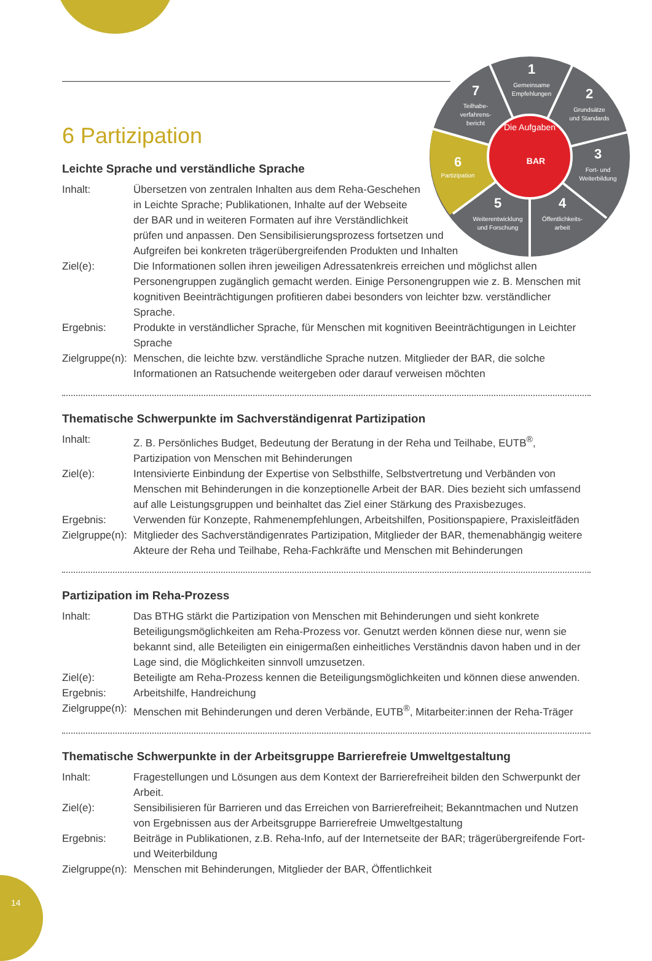1
Gemeinsame
Empfehlungen
2
Grundsätze
und Standards
3
Fort- und
Weiterbildung
4
Öffentlichkeits-
arbeit
5
Weiterentwicklung
und Forschung
6
Partizipation
7
Teilhabe-
verfahrens-
bericht
Die Aufgaben
BAR
6 Partizipation
Leichte Sprache und verständliche Sprache
Inhalt: Übersetzen von zentralen Inhalten aus dem Reha-Geschehen
in Leichte Sprache; Publikationen, Inhalte auf der Webseite
der BAR und in weiteren Formaten auf ihre Verständlichkeit
prüfen und anpassen. Den Sensibilisierungsprozess fortsetzen und
Aufgreifen bei konkreten trägerübergreifenden Produkten und Inhalten
Ziel(e): Die Informationen sollen ihren jeweiligen Adressatenkreis erreichen und möglichst allen Personengruppen zugänglich gemacht werden. Einige Personengruppen wie z. B. Menschen mit kognitiven Beeinträchtigungen profitieren dabei besonders von leichter bzw. verständlicher Sprache.
Ergebnis: Produkte in verständlicher Sprache, für Menschen mit kognitiven Beeinträchtigungen in Leichter Sprache
Zielgruppe(n):
Menschen, die leichte bzw. verständliche Sprache nutzen. Mitglieder der BAR, die solche Informationen an Ratsuchende weitergeben oder darauf verweisen möchten
Thematische Schwerpunkte im Sachverständigenrat Partizipation
Inhalt: Z. B. Persönliches Budget, Bedeutung der Beratung in der Reha und Teilhabe, EUTB<sup>®</sup>, Partizipation von Menschen mit Behinderungen
Ziel(e): Intensivierte Einbindung der Expertise von Selbsthilfe, Selbstvertretung und Verbänden von Menschen mit Behinderungen in die konzeptionelle Arbeit der BAR. Dies bezieht sich umfassend auf alle Leistungsgruppen und beinhaltet das Ziel einer Stärkung des Praxisbezuges.
Ergebnis: Verwenden für Konzepte, Rahmenempfehlungen, Arbeitshilfen, Positionspapiere, Praxisleitfäden
Zielgruppe(n):
Mitglieder des Sachverständigenrates Partizipation, Mitglieder der BAR, themenabhängig weitere Akteure der Reha und Teilhabe, Reha-Fachkräfte und Menschen mit Behinderungen
Partizipation im Reha-Prozess
Inhalt: Das BTHG stärkt die Partizipation von Menschen mit Behinderungen und sieht konkrete Beteiligungsmöglichkeiten am Reha-Prozess vor. Genutzt werden können diese nur, wenn sie bekannt sind, alle Beteiligten ein einigermaßen einheitliches Verständnis davon haben und in der Lage sind, die Möglichkeiten sinnvoll umzusetzen.
Ziel(e): Beteiligte am Reha-Prozess kennen die Beteiligungsmöglichkeiten und können diese anwenden.
Ergebnis: Arbeitshilfe, Handreichung
Zielgruppe(n):
Menschen mit Behinderungen und deren Verbände, EUTB<sup>®</sup>, Mitarbeiter:innen der Reha-Träger
Thematische Schwerpunkte in der Arbeitsgruppe Barrierefreie Umweltgestaltung
Inhalt: Fragestellungen und Lösungen aus dem Kontext der Barrierefreiheit bilden den Schwerpunkt der Arbeit.
Ziel(e): Sensibilisieren für Barrieren und das Erreichen von Barrierefreiheit; Bekanntmachen und Nutzen von Ergebnissen aus der Arbeitsgruppe Barrierefreie Umweltgestaltung
Ergebnis: Beiträge in Publikationen, z.B. Reha-Info, auf der Internetseite der BAR; trägerübergreifende Fort- und Weiterbildung
Zielgruppe(n):
Menschen mit Behinderungen, Mitglieder der BAR, Öffentlichkeit
14